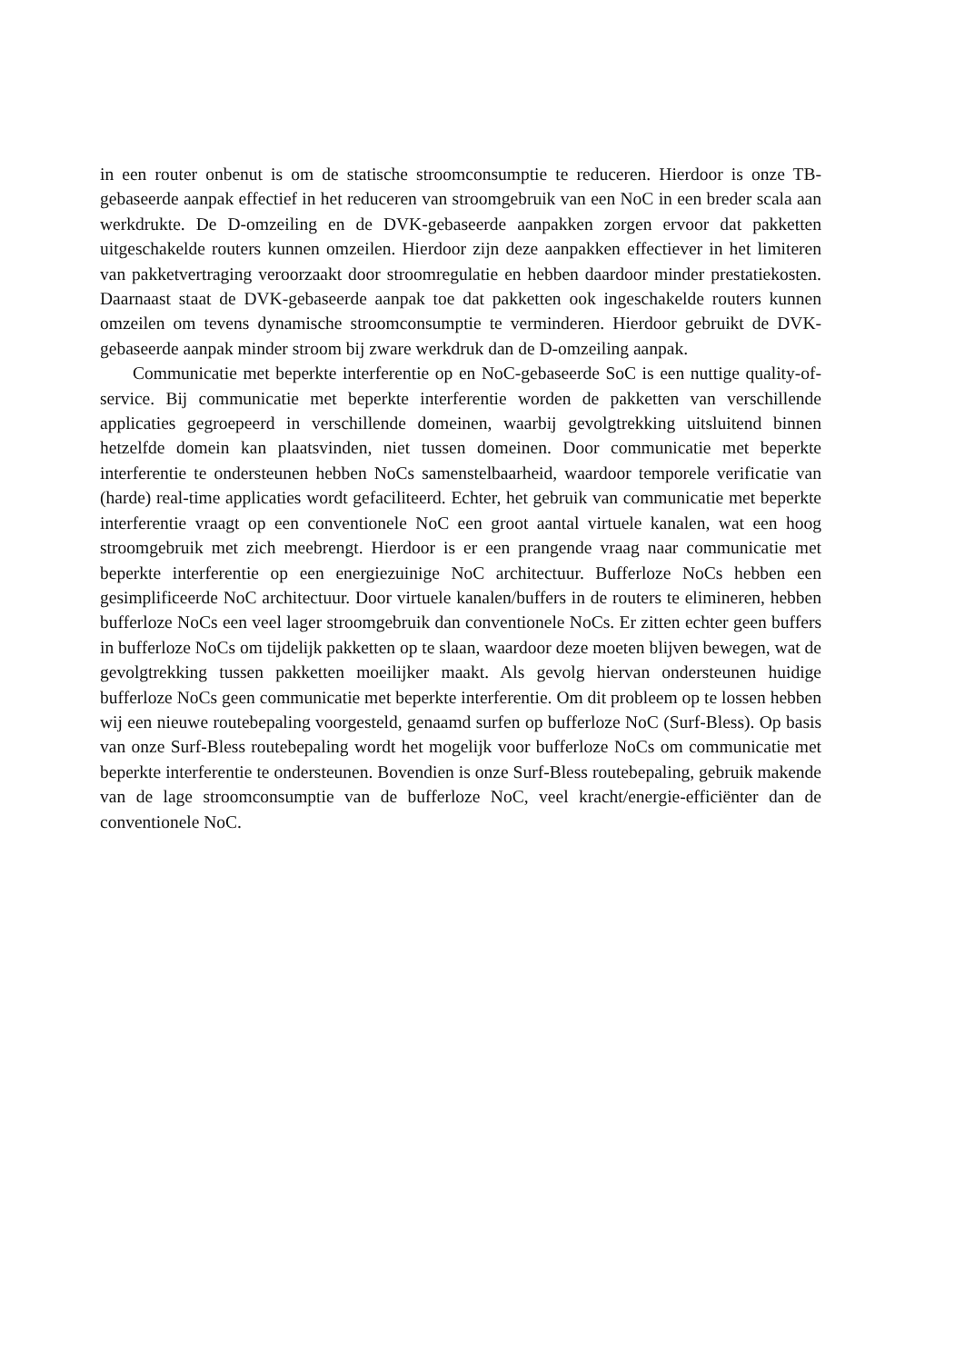in een router onbenut is om de statische stroomconsumptie te reduceren. Hierdoor is onze TB-gebaseerde aanpak effectief in het reduceren van stroomgebruik van een NoC in een breder scala aan werkdrukte. De D-omzeiling en de DVK-gebaseerde aanpakken zorgen ervoor dat pakketten uitgeschakelde routers kunnen omzeilen. Hierdoor zijn deze aanpakken effectiever in het limiteren van pakketvertraging veroorzaakt door stroomregulatie en hebben daardoor minder prestatiekosten. Daarnaast staat de DVK-gebaseerde aanpak toe dat pakketten ook ingeschakelde routers kunnen omzeilen om tevens dynamische stroomconsumptie te verminderen. Hierdoor gebruikt de DVK-gebaseerde aanpak minder stroom bij zware werkdruk dan de D-omzeiling aanpak.
Communicatie met beperkte interferentie op en NoC-gebaseerde SoC is een nuttige quality-of-service. Bij communicatie met beperkte interferentie worden de pakketten van verschillende applicaties gegroepeerd in verschillende domeinen, waarbij gevolgtrekking uitsluitend binnen hetzelfde domein kan plaatsvinden, niet tussen domeinen. Door communicatie met beperkte interferentie te ondersteunen hebben NoCs samenstelbaarheid, waardoor temporele verificatie van (harde) real-time applicaties wordt gefaciliteerd. Echter, het gebruik van communicatie met beperkte interferentie vraagt op een conventionele NoC een groot aantal virtuele kanalen, wat een hoog stroomgebruik met zich meebrengt. Hierdoor is er een prangende vraag naar communicatie met beperkte interferentie op een energiezuinige NoC architectuur. Bufferloze NoCs hebben een gesimplificeerde NoC architectuur. Door virtuele kanalen/buffers in de routers te elimineren, hebben bufferloze NoCs een veel lager stroomgebruik dan conventionele NoCs. Er zitten echter geen buffers in bufferloze NoCs om tijdelijk pakketten op te slaan, waardoor deze moeten blijven bewegen, wat de gevolgtrekking tussen pakketten moeilijker maakt. Als gevolg hiervan ondersteunen huidige bufferloze NoCs geen communicatie met beperkte interferentie. Om dit probleem op te lossen hebben wij een nieuwe routebepaling voorgesteld, genaamd surfen op bufferloze NoC (Surf-Bless). Op basis van onze Surf-Bless routebepaling wordt het mogelijk voor bufferloze NoCs om communicatie met beperkte interferentie te ondersteunen. Bovendien is onze Surf-Bless routebepaling, gebruik makende van de lage stroomconsumptie van de bufferloze NoC, veel kracht/energie-efficiënter dan de conventionele NoC.